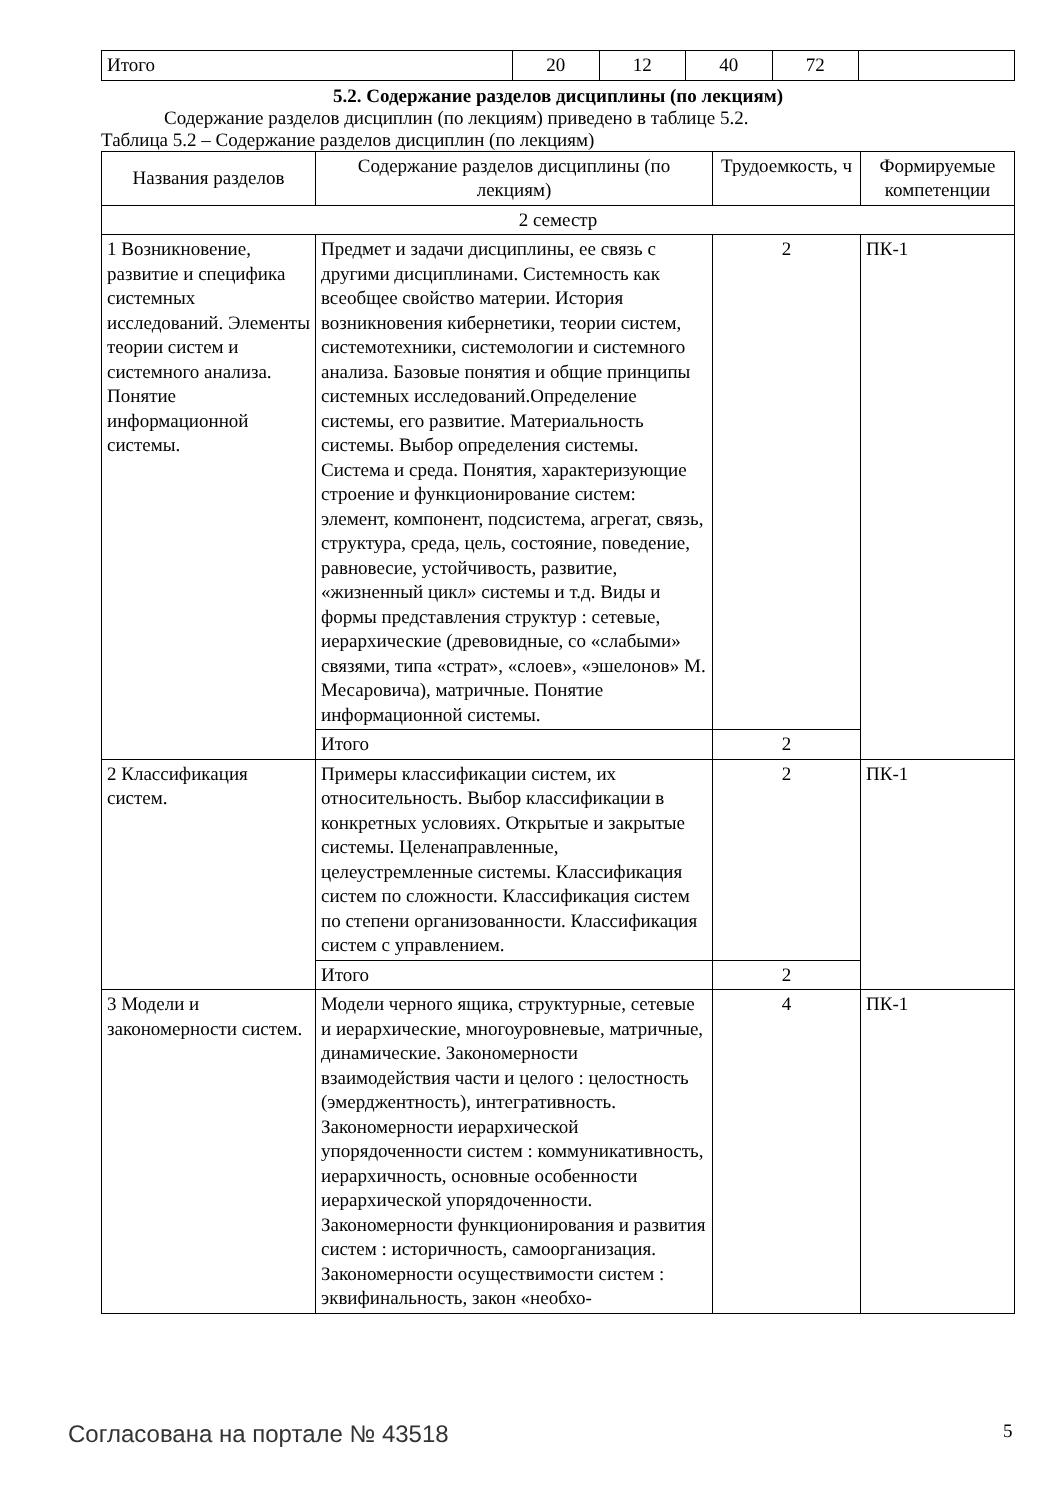| Итого | 20 | 12 | 40 | 72 | |
5.2. Содержание разделов дисциплины (по лекциям)
Содержание разделов дисциплин (по лекциям) приведено в таблице 5.2.
Таблица 5.2 – Содержание разделов дисциплин (по лекциям)
| Названия разделов | Содержание разделов дисциплины (по лекциям) | Трудоемкость, ч | Формируемые компетенции |
| --- | --- | --- | --- |
| 2 семестр | | | |
| 1 Возникновение, развитие и специфика системных исследований. Элементы теории систем и системного анализа. Понятие информационной системы. | Предмет и задачи дисциплины, ее связь с другими дисциплинами. Системность как всеобщее свойство материи. История возникновения кибернетики, теории систем, системотехники, системологии и системного анализа. Базовые понятия и общие принципы системных исследований.Определение системы, его развитие. Материальность системы. Выбор определения системы. Система и среда. Понятия, характеризующие строение и функционирование систем: элемент, компонент, подсистема, агрегат, связь, структура, среда, цель, состояние, поведение, равновесие, устойчивость, развитие, «жизненный цикл» системы и т.д. Виды и формы представления структур : сетевые, иерархические (древовидные, со «слабыми» связями, типа «страт», «слоев», «эшелонов» М. Месаровича), матричные. Понятие информационной системы. | 2 | ПК-1 |
| | Итого | 2 | |
| 2 Классификация систем. | Примеры классификации систем, их относительность. Выбор классификации в конкретных условиях. Открытые и закрытые системы. Целенаправленные, целеустремленные системы. Классификация систем по сложности. Классификация систем по степени организованности. Классификация систем с управлением. | 2 | ПК-1 |
| | Итого | 2 | |
| 3 Модели и закономерности систем. | Модели черного ящика, структурные, сетевые и иерархические, многоуровневые, матричные, динамические. Закономерности взаимодействия части и целого : целостность (эмерджентность), интегративность. Закономерности иерархической упорядоченности систем : коммуникативность, иерархичность, основные особенности иерархической упорядоченности. Закономерности функционирования и развития систем : историчность, самоорганизация. Закономерности осуществимости систем : эквифинальность, закон «необхо- | 4 | ПК-1 |
Согласована на портале № 43518 5